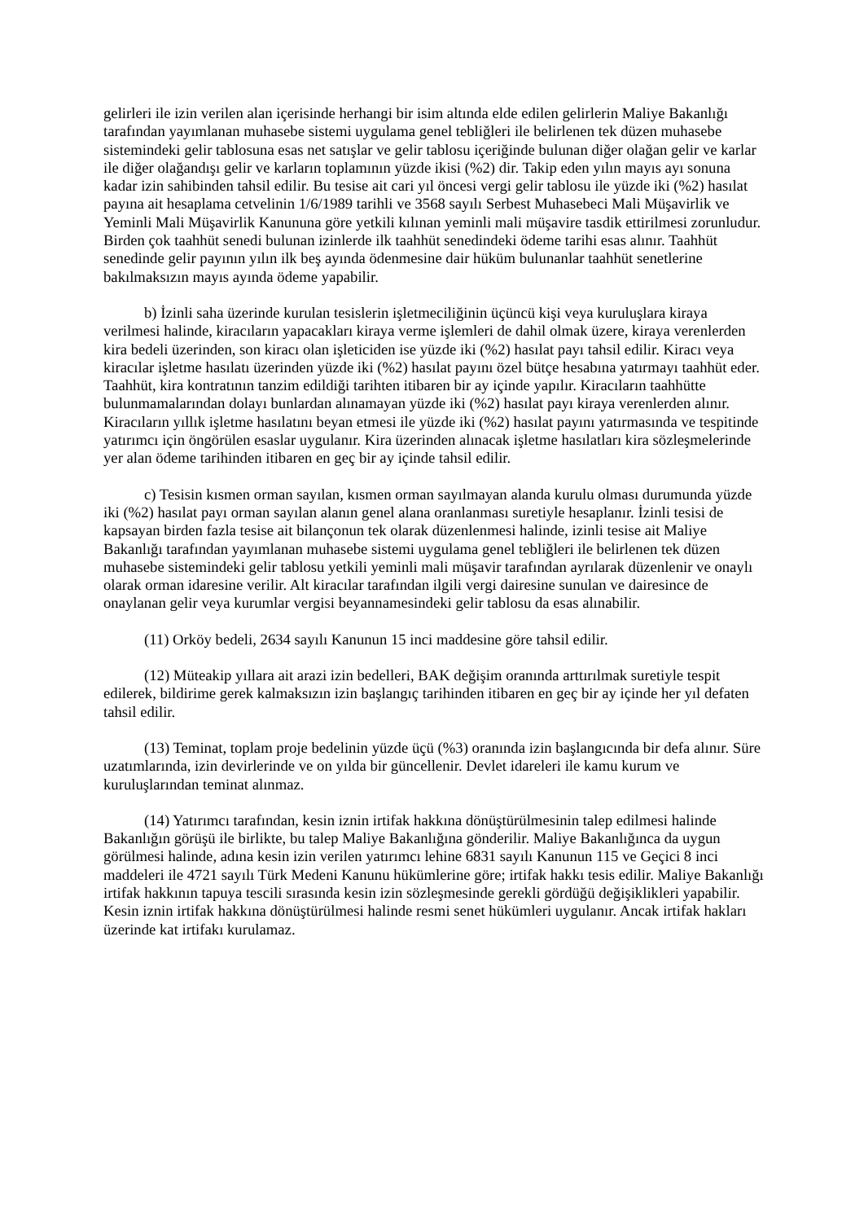gelirleri ile izin verilen alan içerisinde herhangi bir isim altında elde edilen gelirlerin Maliye Bakanlığı tarafından yayımlanan muhasebe sistemi uygulama genel tebliğleri ile belirlenen tek düzen muhasebe sistemindeki gelir tablosuna esas net satışlar ve gelir tablosu içeriğinde bulunan diğer olağan gelir ve karlar ile diğer olağandışı gelir ve karların toplamının yüzde ikisi (%2) dir. Takip eden yılın mayıs ayı sonuna kadar izin sahibinden tahsil edilir. Bu tesise ait cari yıl öncesi vergi gelir tablosu ile yüzde iki (%2) hasılat payına ait hesaplama cetvelinin 1/6/1989 tarihli ve 3568 sayılı Serbest Muhasebeci Mali Müşavirlik ve Yeminli Mali Müşavirlik Kanununa göre yetkili kılınan yeminli mali müşavire tasdik ettirilmesi zorunludur. Birden çok taahhüt senedi bulunan izinlerde ilk taahhüt senedindeki ödeme tarihi esas alınır. Taahhüt senedinde gelir payının yılın ilk beş ayında ödenmesine dair hüküm bulunanlar taahhüt senetlerine bakılmaksızın mayıs ayında ödeme yapabilir.
b) İzinli saha üzerinde kurulan tesislerin işletmeciliğinin üçüncü kişi veya kuruluşlara kiraya verilmesi halinde, kiracıların yapacakları kiraya verme işlemleri de dahil olmak üzere, kiraya verenlerden kira bedeli üzerinden, son kiracı olan işleticiden ise yüzde iki (%2) hasılat payı tahsil edilir. Kiracı veya kiracılar işletme hasılatı üzerinden yüzde iki (%2) hasılat payını özel bütçe hesabına yatırmayı taahhüt eder. Taahhüt, kira kontratının tanzim edildiği tarihten itibaren bir ay içinde yapılır. Kiracıların taahhütte bulunmamalarından dolayı bunlardan alınamayan yüzde iki (%2) hasılat payı kiraya verenlerden alınır. Kiracıların yıllık işletme hasılatını beyan etmesi ile yüzde iki (%2) hasılat payını yatırmasında ve tespitinde yatırımcı için öngörülen esaslar uygulanır. Kira üzerinden alınacak işletme hasılatları kira sözleşmelerinde yer alan ödeme tarihinden itibaren en geç bir ay içinde tahsil edilir.
c) Tesisin kısmen orman sayılan, kısmen orman sayılmayan alanda kurulu olması durumunda yüzde iki (%2) hasılat payı orman sayılan alanın genel alana oranlanması suretiyle hesaplanır. İzinli tesisi de kapsayan birden fazla tesise ait bilançonun tek olarak düzenlenmesi halinde, izinli tesise ait Maliye Bakanlığı tarafından yayımlanan muhasebe sistemi uygulama genel tebliğleri ile belirlenen tek düzen muhasebe sistemindeki gelir tablosu yetkili yeminli mali müşavir tarafından ayrılarak düzenlenir ve onaylı olarak orman idaresine verilir. Alt kiracılar tarafından ilgili vergi dairesine sunulan ve dairesince de onaylanan gelir veya kurumlar vergisi beyannamesindeki gelir tablosu da esas alınabilir.
(11) Orköy bedeli, 2634 sayılı Kanunun 15 inci maddesine göre tahsil edilir.
(12) Müteakip yıllara ait arazi izin bedelleri, BAK değişim oranında arttırılmak suretiyle tespit edilerek, bildirime gerek kalmaksızın izin başlangıç tarihinden itibaren en geç bir ay içinde her yıl defaten tahsil edilir.
(13) Teminat, toplam proje bedelinin yüzde üçü (%3) oranında izin başlangıcında bir defa alınır. Süre uzatımlarında, izin devirlerinde ve on yılda bir güncellenir. Devlet idareleri ile kamu kurum ve kuruluşlarından teminat alınmaz.
(14) Yatırımcı tarafından, kesin iznin irtifak hakkına dönüştürülmesinin talep edilmesi halinde Bakanlığın görüşü ile birlikte, bu talep Maliye Bakanlığına gönderilir. Maliye Bakanlığınca da uygun görülmesi halinde, adına kesin izin verilen yatırımcı lehine 6831 sayılı Kanunun 115 ve Geçici 8 inci maddeleri ile 4721 sayılı Türk Medeni Kanunu hükümlerine göre; irtifak hakkı tesis edilir. Maliye Bakanlığı irtifak hakkının tapuya tescili sırasında kesin izin sözleşmesinde gerekli gördüğü değişiklikleri yapabilir. Kesin iznin irtifak hakkına dönüştürülmesi halinde resmi senet hükümleri uygulanır. Ancak irtifak hakları üzerinde kat irtifakı kurulamaz.